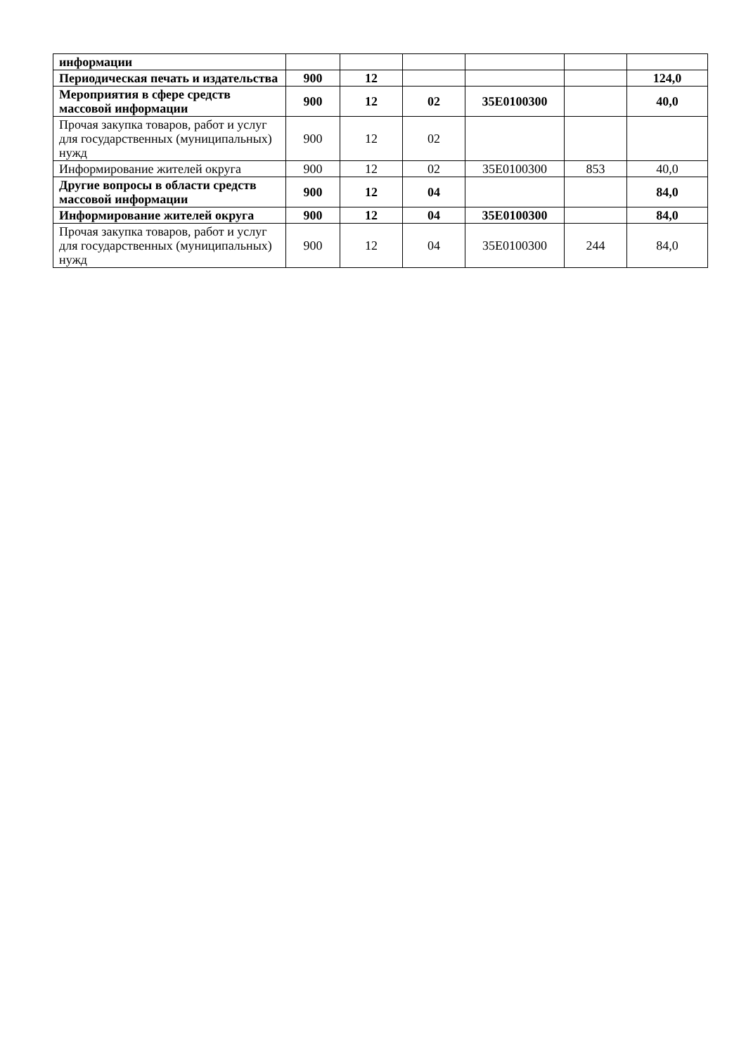| информации | | | | | | |
| Периодическая печать и издательства | 900 | 12 | | | | 124,0 |
| Мероприятия в сфере средств массовой информации | 900 | 12 | 02 | 35Е0100300 | | 40,0 |
| Прочая закупка товаров, работ и услуг для государственных (муниципальных) нужд | 900 | 12 | 02 | | | |
| Информирование жителей округа | 900 | 12 | 02 | 35Е0100300 | 853 | 40,0 |
| Другие вопросы в области средств массовой информации | 900 | 12 | 04 | | | 84,0 |
| Информирование жителей округа | 900 | 12 | 04 | 35Е0100300 | | 84,0 |
| Прочая закупка товаров, работ и услуг для государственных (муниципальных) нужд | 900 | 12 | 04 | 35Е0100300 | 244 | 84,0 |